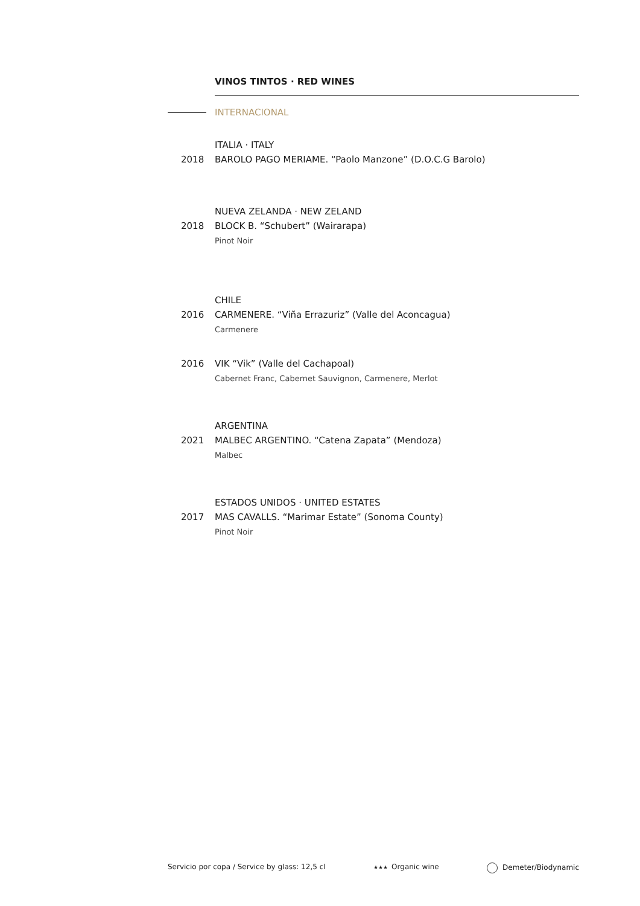VINOS TINTOS · RED WINES
INTERNACIONAL
ITALIA · ITALY
2018 BAROLO PAGO MERIAME. “Paolo Manzone” (D.O.C.G Barolo)
NUEVA ZELANDA · NEW ZELAND
2018 BLOCK B. “Schubert” (Wairarapa)
Pinot Noir
CHILE
2016 CARMENERE. “Viña Errazuriz” (Valle del Aconcagua)
Carmenere
2016 VIK “Vik” (Valle del Cachapoal)
Cabernet Franc, Cabernet Sauvignon, Carmenere, Merlot
ARGENTINA
2021 MALBEC ARGENTINO. “Catena Zapata” (Mendoza)
Malbec
ESTADOS UNIDOS · UNITED ESTATES
2017 MAS CAVALLS. “Marimar Estate” (Sonoma County)
Pinot Noir
Servicio por copa / Service by glass: 12,5 cl
★★★ Organic wine Demeter/Biodynamic